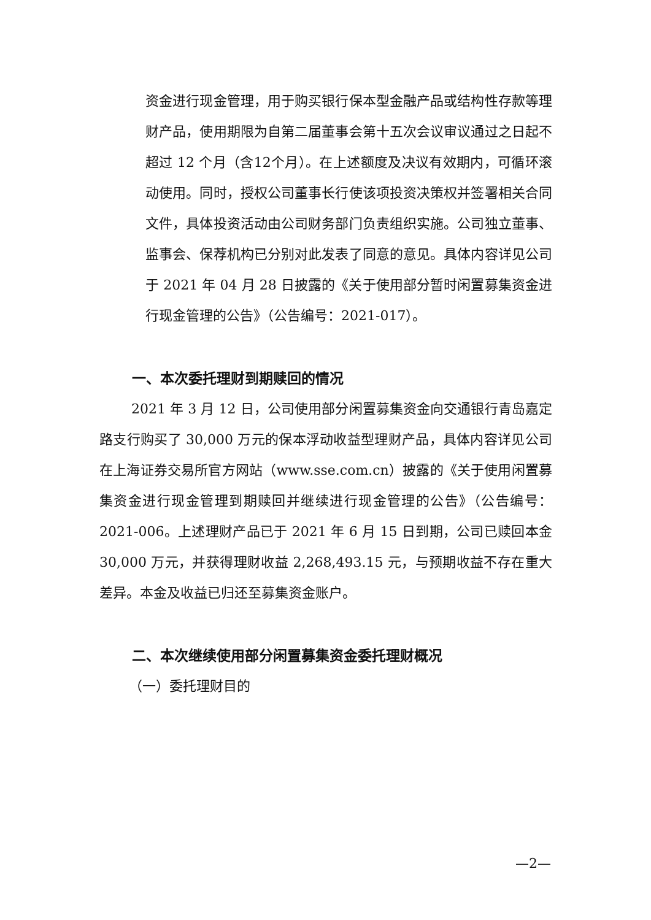资金进行现金管理，用于购买银行保本型金融产品或结构性存款等理财产品，使用期限为自第二届董事会第十五次会议审议通过之日起不超过 12 个月（含12个月）。在上述额度及决议有效期内，可循环滚动使用。同时，授权公司董事长行使该项投资决策权并签署相关合同文件，具体投资活动由公司财务部门负责组织实施。公司独立董事、监事会、保荐机构已分别对此发表了同意的意见。具体内容详见公司于 2021 年 04 月 28 日披露的《关于使用部分暂时闲置募集资金进行现金管理的公告》（公告编号：2021-017）。
一、本次委托理财到期赎回的情况
2021 年 3 月 12 日，公司使用部分闲置募集资金向交通银行青岛嘉定路支行购买了 30,000 万元的保本浮动收益型理财产品，具体内容详见公司在上海证券交易所官方网站（www.sse.com.cn）披露的《关于使用闲置募集资金进行现金管理到期赎回并继续进行现金管理的公告》（公告编号：2021-006。上述理财产品已于 2021 年 6 月 15 日到期，公司已赎回本金30,000 万元，并获得理财收益 2,268,493.15 元，与预期收益不存在重大差异。本金及收益已归还至募集资金账户。
二、本次继续使用部分闲置募集资金委托理财概况
（一）委托理财目的
—2—